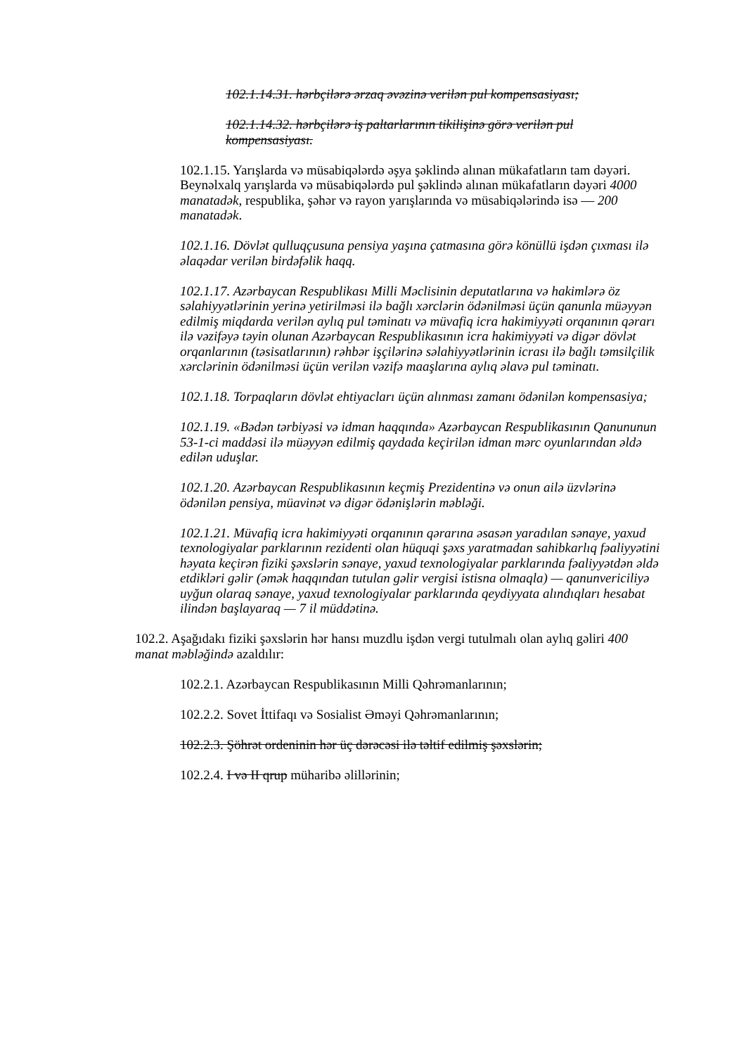102.1.14.31. hərbçilərə ərzaq əvəzinə verilən pul kompensasiyası;
102.1.14.32. hərbçilərə iş paltarlarının tikilişinə görə verilən pul kompensasiyası.
102.1.15. Yarışlarda və müsabiqələrdə əşya şəklində alınan mükafatların tam dəyəri. Beynəlxalq yarışlarda və müsabiqələrdə pul şəklində alınan mükafatların dəyəri 4000 manatadək, respublika, şəhər və rayon yarışlarında və müsabiqələrində isə — 200 manatadək.
102.1.16. Dövlət qulluqçusuna pensiya yaşına çatmasına görə könüllü işdən çıxması ilə əlaqədar verilən birdəfəlik haqq.
102.1.17. Azərbaycan Respublikası Milli Məclisinin deputatlarına və hakimlərə öz səlahiyyətlərinin yerinə yetirilməsi ilə bağlı xərclərin ödənilməsi üçün qanunla müəyyən edilmiş miqdarda verilən aylıq pul təminatı və müvafiq icra hakimiyyəti orqanının qərarı ilə vəzifəyə təyin olunan Azərbaycan Respublikasının icra hakimiyyəti və digər dövlət orqanlarının (təsisatlarının) rəhbər işçilərinə səlahiyyətlərinin icrası ilə bağlı təmsilçilik xərclərinin ödənilməsi üçün verilən vəzifə maaşlarına aylıq əlavə pul təminatı.
102.1.18. Torpaqların dövlət ehtiyacları üçün alınması zamanı ödənilən kompensasiya;
102.1.19. «Bədən tərbiyəsi və idman haqqında» Azərbaycan Respublikasının Qanununun 53-1-ci maddəsi ilə müəyyən edilmiş qaydada keçirilən idman mərc oyunlarından əldə edilən uduşlar.
102.1.20. Azərbaycan Respublikasının keçmiş Prezidentinə və onun ailə üzvlərinə ödənilən pensiya, müavinət və digər ödənişlərin məbləği.
102.1.21. Müvafiq icra hakimiyyəti orqanının qərarına əsasən yaradılan sənaye, yaxud texnologiyalar parklarının rezidenti olan hüquqi şəxs yaratmadan sahibkarlıq fəaliyyətini həyata keçirən fiziki şəxslərin sənaye, yaxud texnologiyalar parklarında fəaliyyətdən əldə etdikləri gəlir (əmək haqqından tutulan gəlir vergisi istisna olmaqla) — qanunvericiliyə uyğun olaraq sənaye, yaxud texnologiyalar parklarında qeydiyyata alındıqları hesabat ilindən başlayaraq — 7 il müddətinə.
102.2. Aşağıdakı fiziki şəxslərin hər hansı muzdlu işdən vergi tutulmalı olan aylıq gəliri 400 manat məbləğində azaldılır:
102.2.1. Azərbaycan Respublikasının Milli Qəhrəmanlarının;
102.2.2. Sovet İttifaqı və Sosialist Əməyi Qəhrəmanlarının;
102.2.3. Şöhrət ordeninin hər üç dərəcəsi ilə təltif edilmiş şəxslərin;
102.2.4. I və II qrup müharibə əlillərinin;